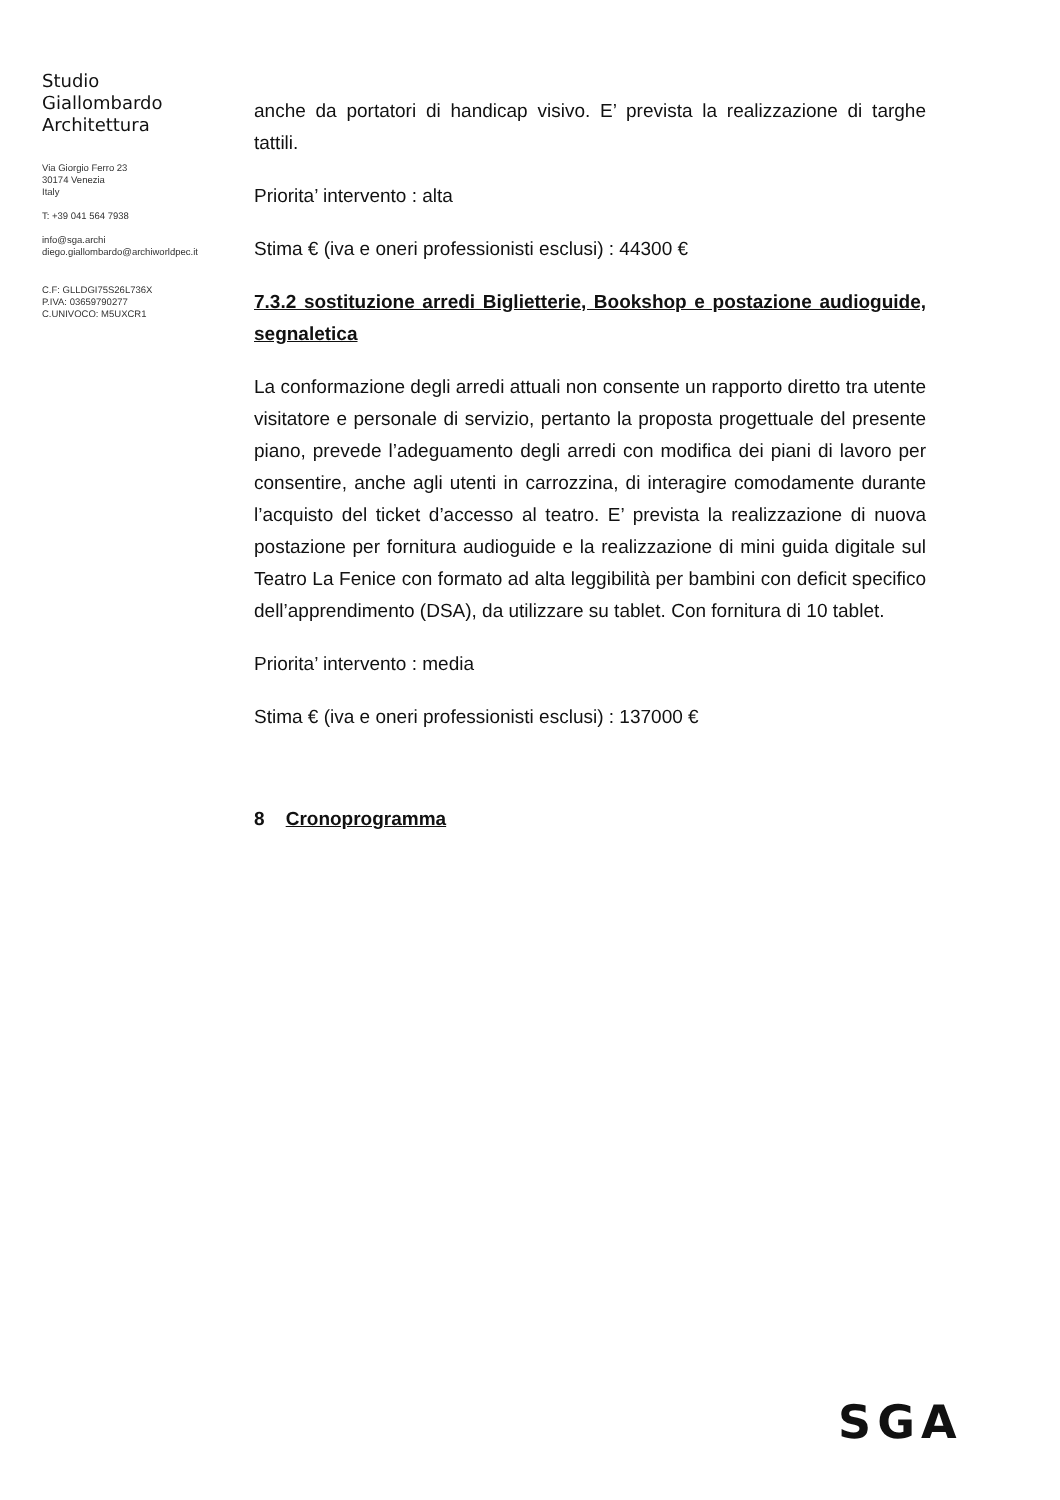Studio
Giallombardo
Architettura
Via Giorgio Ferro 23
30174 Venezia
Italy
T: +39 041 564 7938
info@sga.archi
diego.giallombardo@archiworldpec.it
C.F: GLLDGI75S26L736X
P.IVA: 03659790277
C.UNIVOCO: M5UXCR1
anche da portatori di handicap visivo. E’ prevista la realizzazione di targhe tattili.
Priorita’ intervento : alta
Stima € (iva e oneri professionisti esclusi) : 44300 €
7.3.2 sostituzione arredi Biglietterie, Bookshop e postazione audioguide, segnaletica
La conformazione degli arredi attuali non consente un rapporto diretto tra utente visitatore e personale di servizio, pertanto la proposta progettuale del presente piano, prevede l’adeguamento degli arredi con modifica dei piani di lavoro per consentire, anche agli utenti in carrozzina, di interagire comodamente durante l’acquisto del ticket d’accesso al teatro. E’ prevista la realizzazione di nuova postazione per fornitura audioguide e la realizzazione di mini guida digitale sul Teatro La Fenice con formato ad alta leggibilità per bambini con deficit specifico dell’apprendimento (DSA), da utilizzare su tablet. Con fornitura di 10 tablet.
Priorita’ intervento : media
Stima € (iva e oneri professionisti esclusi) : 137000 €
8 Cronoprogramma
SGA